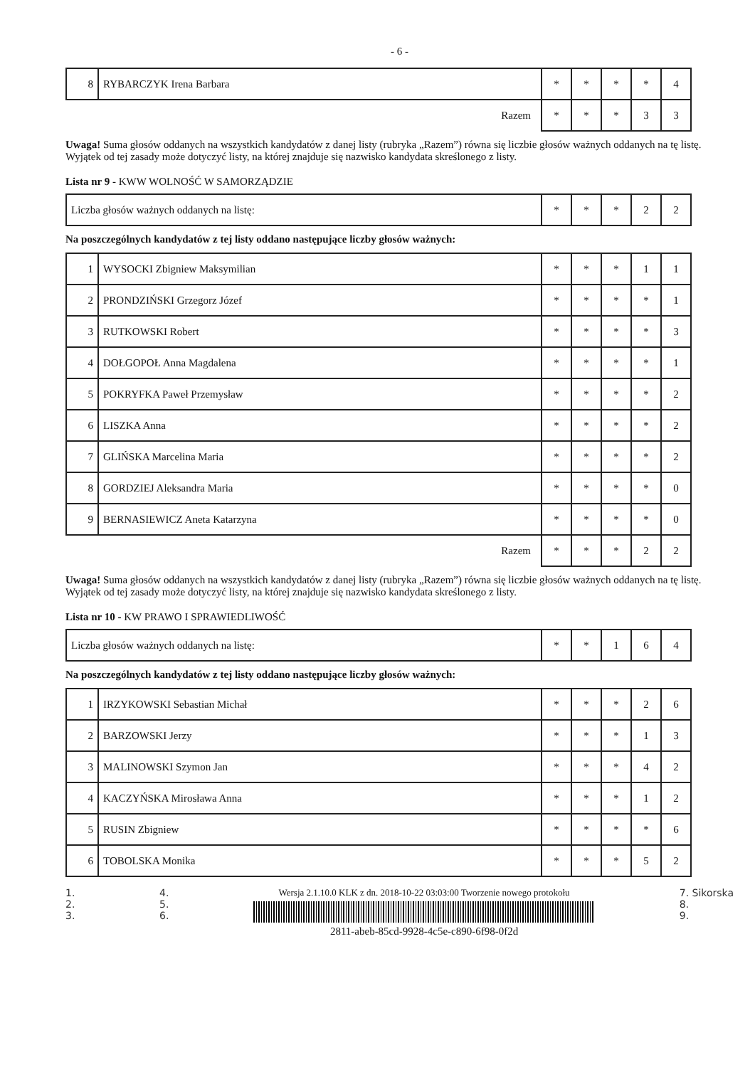- 6 -
| 8 | RYBARCZYK Irena Barbara | * | * | * | * | 4 |
| Razem | | * | * | * | 3 | 3 |
Uwaga! Suma głosów oddanych na wszystkich kandydatów z danej listy (rubryka „Razem”) równa się liczbie głosów ważnych oddanych na tę listę. Wyjątek od tej zasady może dotyczyć listy, na której znajduje się nazwisko kandydata skreślonego z listy.
Lista nr 9 - KWW WOLNOŚĆ W SAMORZĄDZIE
| Liczba głosów ważnych oddanych na listę: | * | * | * | 2 | 2 |
Na poszczególnych kandydatów z tej listy oddano następujące liczby głosów ważnych:
| 1 | WYSOCKI Zbigniew Maksymilian | * | * | * | 1 | 1 |
| 2 | PRONDZIŃSKI Grzegorz Józef | * | * | * | * | 1 |
| 3 | RUTKOWSKI Robert | * | * | * | * | 3 |
| 4 | DOŁGOPOŁ Anna Magdalena | * | * | * | * | 1 |
| 5 | POKRYFKA Paweł Przemysław | * | * | * | * | 2 |
| 6 | LISZKA Anna | * | * | * | * | 2 |
| 7 | GLIŃSKA Marcelina Maria | * | * | * | * | 2 |
| 8 | GORDZIEJ Aleksandra Maria | * | * | * | * | 0 |
| 9 | BERNASIEWICZ Aneta Katarzyna | * | * | * | * | 0 |
| Razem | | * | * | * | 2 | 2 |
Uwaga! Suma głosów oddanych na wszystkich kandydatów z danej listy (rubryka „Razem”) równa się liczbie głosów ważnych oddanych na tę listę. Wyjątek od tej zasady może dotyczyć listy, na której znajduje się nazwisko kandydata skreślonego z listy.
Lista nr 10 - KW PRAWO I SPRAWIEDLIWOŚĆ
| Liczba głosów ważnych oddanych na listę: | * | * | 1 | 6 | 4 |
Na poszczególnych kandydatów z tej listy oddano następujące liczby głosów ważnych:
| 1 | IRZYKOWSKI Sebastian Michał | * | * | * | 2 | 6 |
| 2 | BARZOWSKI Jerzy | * | * | * | 1 | 3 |
| 3 | MALINOWSKI Szymon Jan | * | * | * | 4 | 2 |
| 4 | KACZYŃSKA Mirosława Anna | * | * | * | 1 | 2 |
| 5 | RUSIN Zbigniew | * | * | * | * | 6 |
| 6 | TOBOLSKA Monika | * | * | * | 5 | 2 |
1.
2.
3.
4.
5.
6.
Wersja 2.1.10.0 KLK z dn. 2018-10-22 03:03:00 Tworzenie nowego protokołu
2811-abeb-85cd-9928-4c5e-c890-6f98-0f2d
7. Sikorska
8.
9.